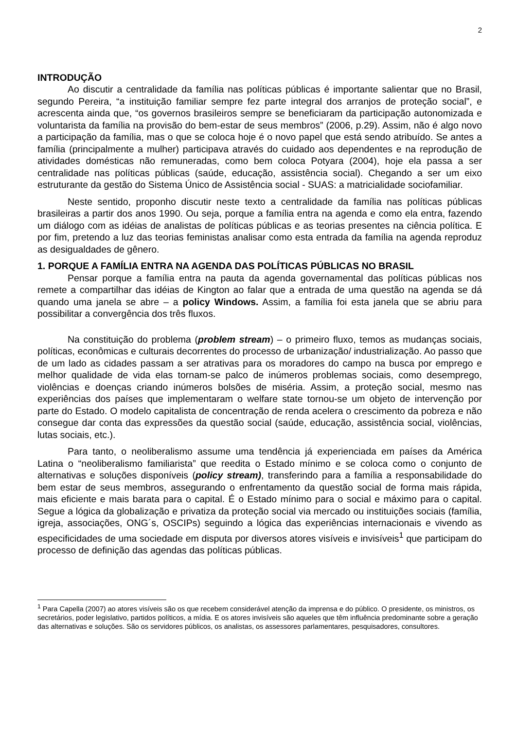2
INTRODUÇÃO
Ao discutir a centralidade da família nas políticas públicas é importante salientar que no Brasil, segundo Pereira, “a instituição familiar sempre fez parte integral dos arranjos de proteção social”, e acrescenta ainda que, “os governos brasileiros sempre se beneficiaram da participação autonomizada e voluntarista da família na provisão do bem-estar de seus membros” (2006, p.29). Assim, não é algo novo a participação da família, mas o que se coloca hoje é o novo papel que está sendo atribuído. Se antes a família (principalmente a mulher) participava através do cuidado aos dependentes e na reprodução de atividades domésticas não remuneradas, como bem coloca Potyara (2004), hoje ela passa a ser centralidade nas políticas públicas (saúde, educação, assistência social). Chegando a ser um eixo estruturante da gestão do Sistema Único de Assistência social - SUAS: a matricialidade sociofamiliar.
Neste sentido, proponho discutir neste texto a centralidade da família nas políticas públicas brasileiras a partir dos anos 1990. Ou seja, porque a família entra na agenda e como ela entra, fazendo um diálogo com as idéias de analistas de políticas públicas e as teorias presentes na ciência política. E por fim, pretendo a luz das teorias feministas analisar como esta entrada da família na agenda reproduz as desigualdades de gênero.
1. PORQUE A FAMÍLIA ENTRA NA AGENDA DAS POLÍTICAS PÚBLICAS NO BRASIL
Pensar porque a família entra na pauta da agenda governamental das políticas públicas nos remete a compartilhar das idéias de Kington ao falar que a entrada de uma questão na agenda se dá quando uma janela se abre – a policy Windows. Assim, a família foi esta janela que se abriu para possibilitar a convergência dos três fluxos.
Na constituição do problema (problem stream) – o primeiro fluxo, temos as mudanças sociais, políticas, econômicas e culturais decorrentes do processo de urbanização/ industrialização. Ao passo que de um lado as cidades passam a ser atrativas para os moradores do campo na busca por emprego e melhor qualidade de vida elas tornam-se palco de inúmeros problemas sociais, como desemprego, violências e doenças criando inúmeros bolsões de miséria. Assim, a proteção social, mesmo nas experiências dos países que implementaram o welfare state tornou-se um objeto de intervenção por parte do Estado. O modelo capitalista de concentração de renda acelera o crescimento da pobreza e não consegue dar conta das expressões da questão social (saúde, educação, assistência social, violências, lutas sociais, etc.).
Para tanto, o neoliberalismo assume uma tendência já experienciada em países da América Latina o “neoliberalismo familiarista” que reedita o Estado mínimo e se coloca como o conjunto de alternativas e soluções disponíveis (policy stream), transferindo para a família a responsabilidade do bem estar de seus membros, assegurando o enfrentamento da questão social de forma mais rápida, mais eficiente e mais barata para o capital. É o Estado mínimo para o social e máximo para o capital. Segue a lógica da globalização e privatiza da proteção social via mercado ou instituições sociais (família, igreja, associações, ONG´s, OSCIPs) seguindo a lógica das experiências internacionais e vivendo as especificidades de uma sociedade em disputa por diversos atores visíveis e invisíveis<sup>1</sup> que participam do processo de definição das agendas das políticas públicas.
<sup>1</sup> Para Capella (2007) ao atores visíveis são os que recebem considerável atenção da imprensa e do público. O presidente, os ministros, os secretários, poder legislativo, partidos políticos, a mídia. E os atores invisíveis são aqueles que têm influência predominante sobre a geração das alternativas e soluções. São os servidores públicos, os analistas, os assessores parlamentares, pesquisadores, consultores.